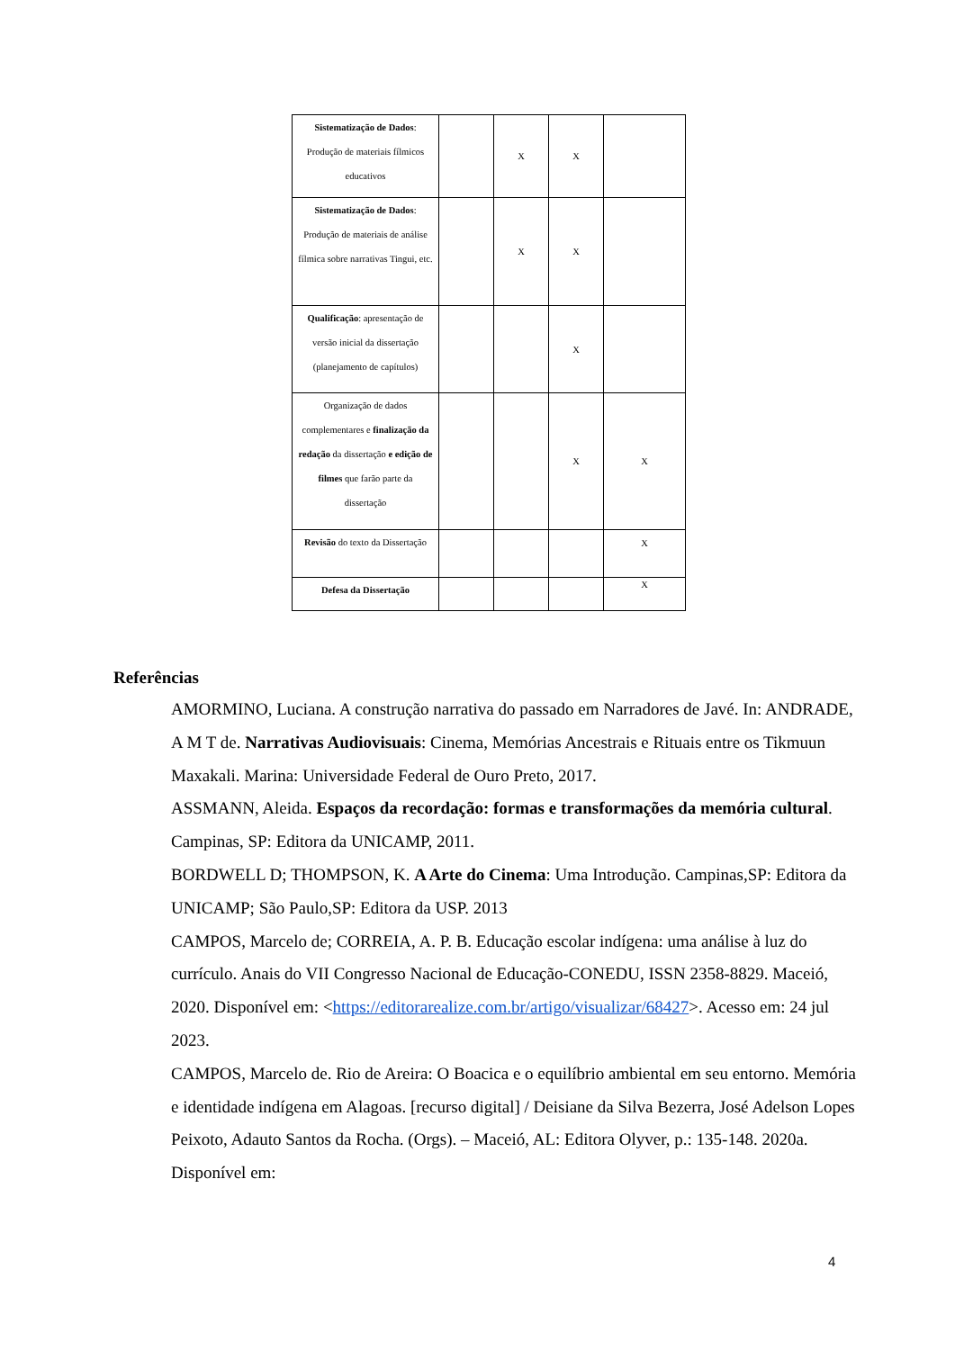| Sistematização de Dados : Produção de materiais fílmicos educativos | | X | X | |
| Sistematização de Dados : Produção de materiais de análise fílmica sobre narrativas Tingui, etc. | | X | X | |
| Qualificação : apresentação de versão inicial da dissertação (planejamento de capítulos) | | | X | |
| Organização de dados complementares e finalização da redação da dissertação e edição de filmes que farão parte da dissertação | | | X | X |
| Revisão do texto da Dissertação | | | | X |
| Defesa da Dissertação | | | | X |
Referências
AMORMINO, Luciana. A construção narrativa do passado em Narradores de Javé. In: ANDRADE, A M T de. Narrativas Audiovisuais: Cinema, Memórias Ancestrais e Rituais entre os Tikmuun Maxakali. Marina: Universidade Federal de Ouro Preto, 2017.
ASSMANN, Aleida. Espaços da recordação: formas e transformações da memória cultural. Campinas, SP: Editora da UNICAMP, 2011.
BORDWELL D; THOMPSON, K. A Arte do Cinema: Uma Introdução. Campinas,SP: Editora da UNICAMP; São Paulo,SP: Editora da USP. 2013
CAMPOS, Marcelo de; CORREIA, A. P. B. Educação escolar indígena: uma análise à luz do currículo. Anais do VII Congresso Nacional de Educação-CONEDU, ISSN 2358-8829. Maceió, 2020. Disponível em: <https://editorarealize.com.br/artigo/visualizar/68427>. Acesso em: 24 jul 2023.
CAMPOS, Marcelo de. Rio de Areira: O Boacica e o equilíbrio ambiental em seu entorno. Memória e identidade indígena em Alagoas. [recurso digital] / Deisiane da Silva Bezerra, José Adelson Lopes Peixoto, Adauto Santos da Rocha. (Orgs). – Maceió, AL: Editora Olyver, p.: 135-148. 2020a. Disponível em:
4